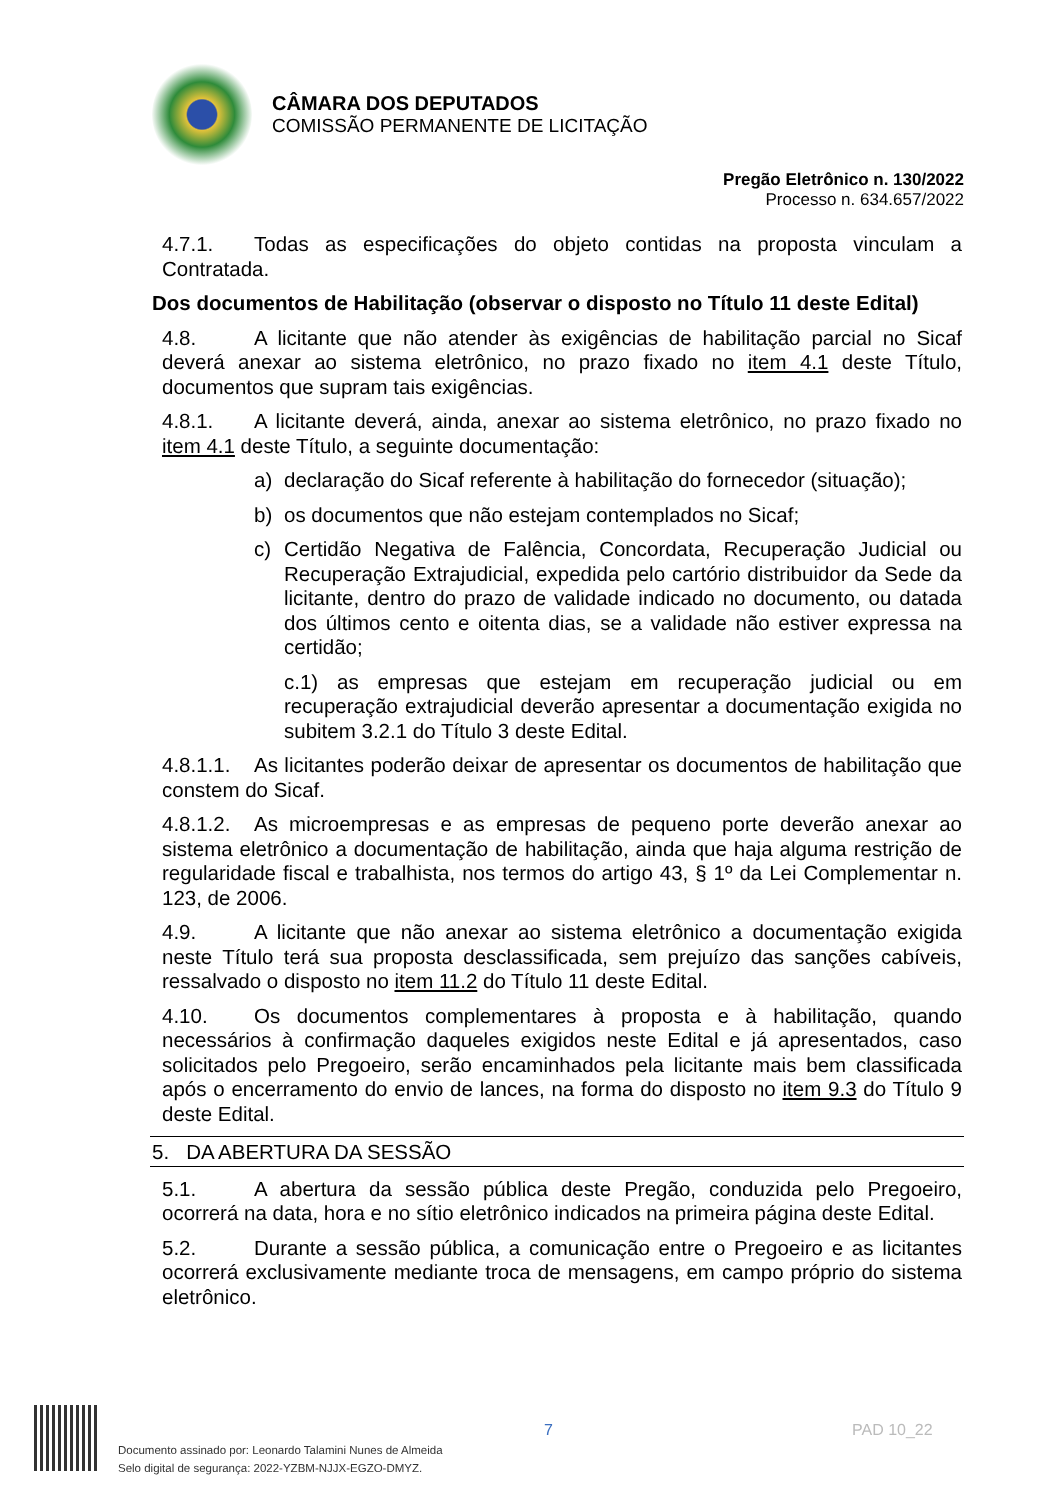CÂMARA DOS DEPUTADOS
COMISSÃO PERMANENTE DE LICITAÇÃO
Pregão Eletrônico n. 130/2022
Processo n. 634.657/2022
4.7.1. Todas as especificações do objeto contidas na proposta vinculam a Contratada.
Dos documentos de Habilitação (observar o disposto no Título 11 deste Edital)
4.8. A licitante que não atender às exigências de habilitação parcial no Sicaf deverá anexar ao sistema eletrônico, no prazo fixado no item 4.1 deste Título, documentos que supram tais exigências.
4.8.1. A licitante deverá, ainda, anexar ao sistema eletrônico, no prazo fixado no item 4.1 deste Título, a seguinte documentação:
a) declaração do Sicaf referente à habilitação do fornecedor (situação);
b) os documentos que não estejam contemplados no Sicaf;
c) Certidão Negativa de Falência, Concordata, Recuperação Judicial ou Recuperação Extrajudicial, expedida pelo cartório distribuidor da Sede da licitante, dentro do prazo de validade indicado no documento, ou datada dos últimos cento e oitenta dias, se a validade não estiver expressa na certidão;
c.1) as empresas que estejam em recuperação judicial ou em recuperação extrajudicial deverão apresentar a documentação exigida no subitem 3.2.1 do Título 3 deste Edital.
4.8.1.1. As licitantes poderão deixar de apresentar os documentos de habilitação que constem do Sicaf.
4.8.1.2. As microempresas e as empresas de pequeno porte deverão anexar ao sistema eletrônico a documentação de habilitação, ainda que haja alguma restrição de regularidade fiscal e trabalhista, nos termos do artigo 43, § 1º da Lei Complementar n. 123, de 2006.
4.9. A licitante que não anexar ao sistema eletrônico a documentação exigida neste Título terá sua proposta desclassificada, sem prejuízo das sanções cabíveis, ressalvado o disposto no item 11.2 do Título 11 deste Edital.
4.10. Os documentos complementares à proposta e à habilitação, quando necessários à confirmação daqueles exigidos neste Edital e já apresentados, caso solicitados pelo Pregoeiro, serão encaminhados pela licitante mais bem classificada após o encerramento do envio de lances, na forma do disposto no item 9.3 do Título 9 deste Edital.
5. DA ABERTURA DA SESSÃO
5.1. A abertura da sessão pública deste Pregão, conduzida pelo Pregoeiro, ocorrerá na data, hora e no sítio eletrônico indicados na primeira página deste Edital.
5.2. Durante a sessão pública, a comunicação entre o Pregoeiro e as licitantes ocorrerá exclusivamente mediante troca de mensagens, em campo próprio do sistema eletrônico.
7 PAD 10_22
Documento assinado por: Leonardo Talamini Nunes de Almeida
Selo digital de segurança: 2022-YZBM-NJJX-EGZO-DMYZ.